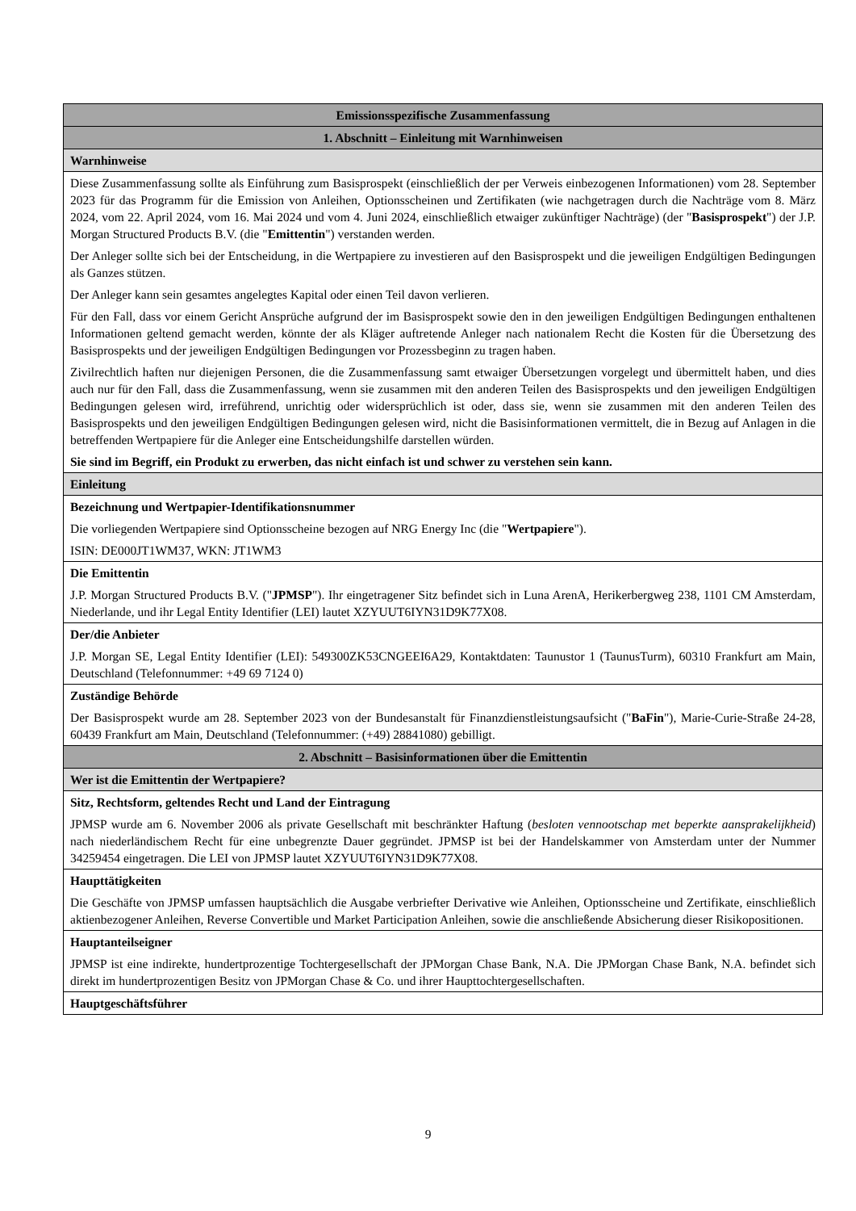| Emissionsspezifische Zusammenfassung |
| 1. Abschnitt – Einleitung mit Warnhinweisen |
| Warnhinweise |
| Diese Zusammenfassung sollte als Einführung zum Basisprospekt (einschließlich der per Verweis einbezogenen Informationen) vom 28. September 2023 für das Programm für die Emission von Anleihen, Optionsscheinen und Zertifikaten (wie nachgetragen durch die Nachträge vom 8. März 2024, vom 22. April 2024, vom 16. Mai 2024 und vom 4. Juni 2024, einschließlich etwaiger zukünftiger Nachträge) (der " Basisprospekt ") der J.P. Morgan Structured Products B.V. (die " Emittentin ") verstanden werden. Der Anleger sollte sich bei der Entscheidung, in die Wertpapiere zu investieren auf den Basisprospekt und die jeweiligen Endgültigen Bedingungen als Ganzes stützen. Der Anleger kann sein gesamtes angelegtes Kapital oder einen Teil davon verlieren. Für den Fall, dass vor einem Gericht Ansprüche aufgrund der im Basisprospekt sowie den in den jeweiligen Endgültigen Bedingungen enthaltenen Informationen geltend gemacht werden, könnte der als Kläger auftretende Anleger nach nationalem Recht die Kosten für die Übersetzung des Basisprospekts und der jeweiligen Endgültigen Bedingungen vor Prozessbeginn zu tragen haben. Zivilrechtlich haften nur diejenigen Personen, die die Zusammenfassung samt etwaiger Übersetzungen vorgelegt und übermittelt haben, und dies auch nur für den Fall, dass die Zusammenfassung, wenn sie zusammen mit den anderen Teilen des Basisprospekts und den jeweiligen Endgültigen Bedingungen gelesen wird, irreführend, unrichtig oder widersprüchlich ist oder, dass sie, wenn sie zusammen mit den anderen Teilen des Basisprospekts und den jeweiligen Endgültigen Bedingungen gelesen wird, nicht die Basisinformationen vermittelt, die in Bezug auf Anlagen in die betreffenden Wertpapiere für die Anleger eine Entscheidungshilfe darstellen würden. Sie sind im Begriff, ein Produkt zu erwerben, das nicht einfach ist und schwer zu verstehen sein kann. |
| Einleitung |
| Bezeichnung und Wertpapier-Identifikationsnummer Die vorliegenden Wertpapiere sind Optionsscheine bezogen auf NRG Energy Inc (die " Wertpapiere "). ISIN: DE000JT1WM37, WKN: JT1WM3 |
| Die Emittentin J.P. Morgan Structured Products B.V. (" JPMSP "). Ihr eingetragener Sitz befindet sich in Luna ArenA, Herikerbergweg 238, 1101 CM Amsterdam, Niederlande, und ihr Legal Entity Identifier (LEI) lautet XZYUUT6IYN31D9K77X08. |
| Der/die Anbieter J.P. Morgan SE, Legal Entity Identifier (LEI): 549300ZK53CNGEEI6A29, Kontaktdaten: Taunustor 1 (TaunusTurm), 60310 Frankfurt am Main, Deutschland (Telefonnummer: +49 69 7124 0) |
| Zuständige Behörde Der Basisprospekt wurde am 28. September 2023 von der Bundesanstalt für Finanzdienstleistungsaufsicht (" BaFin "), Marie-Curie-Straße 24-28, 60439 Frankfurt am Main, Deutschland (Telefonnummer: (+49) 28841080) gebilligt. |
| 2. Abschnitt – Basisinformationen über die Emittentin |
| Wer ist die Emittentin der Wertpapiere? |
| Sitz, Rechtsform, geltendes Recht und Land der Eintragung JPMSP wurde am 6. November 2006 als private Gesellschaft mit beschränkter Haftung ( besloten vennootschap met beperkte aansprakelijkheid ) nach niederländischem Recht für eine unbegrenzte Dauer gegründet. JPMSP ist bei der Handelskammer von Amsterdam unter der Nummer 34259454 eingetragen. Die LEI von JPMSP lautet XZYUUT6IYN31D9K77X08. |
| Haupttätigkeiten Die Geschäfte von JPMSP umfassen hauptsächlich die Ausgabe verbriefter Derivative wie Anleihen, Optionsscheine und Zertifikate, einschließlich aktienbezogener Anleihen, Reverse Convertible und Market Participation Anleihen, sowie die anschließende Absicherung dieser Risikopositionen. |
| Hauptanteilseigner JPMSP ist eine indirekte, hundertprozentige Tochtergesellschaft der JPMorgan Chase Bank, N.A. Die JPMorgan Chase Bank, N.A. befindet sich direkt im hundertprozentigen Besitz von JPMorgan Chase & Co. und ihrer Haupttochtergesellschaften. |
| Hauptgeschäftsführer |
9